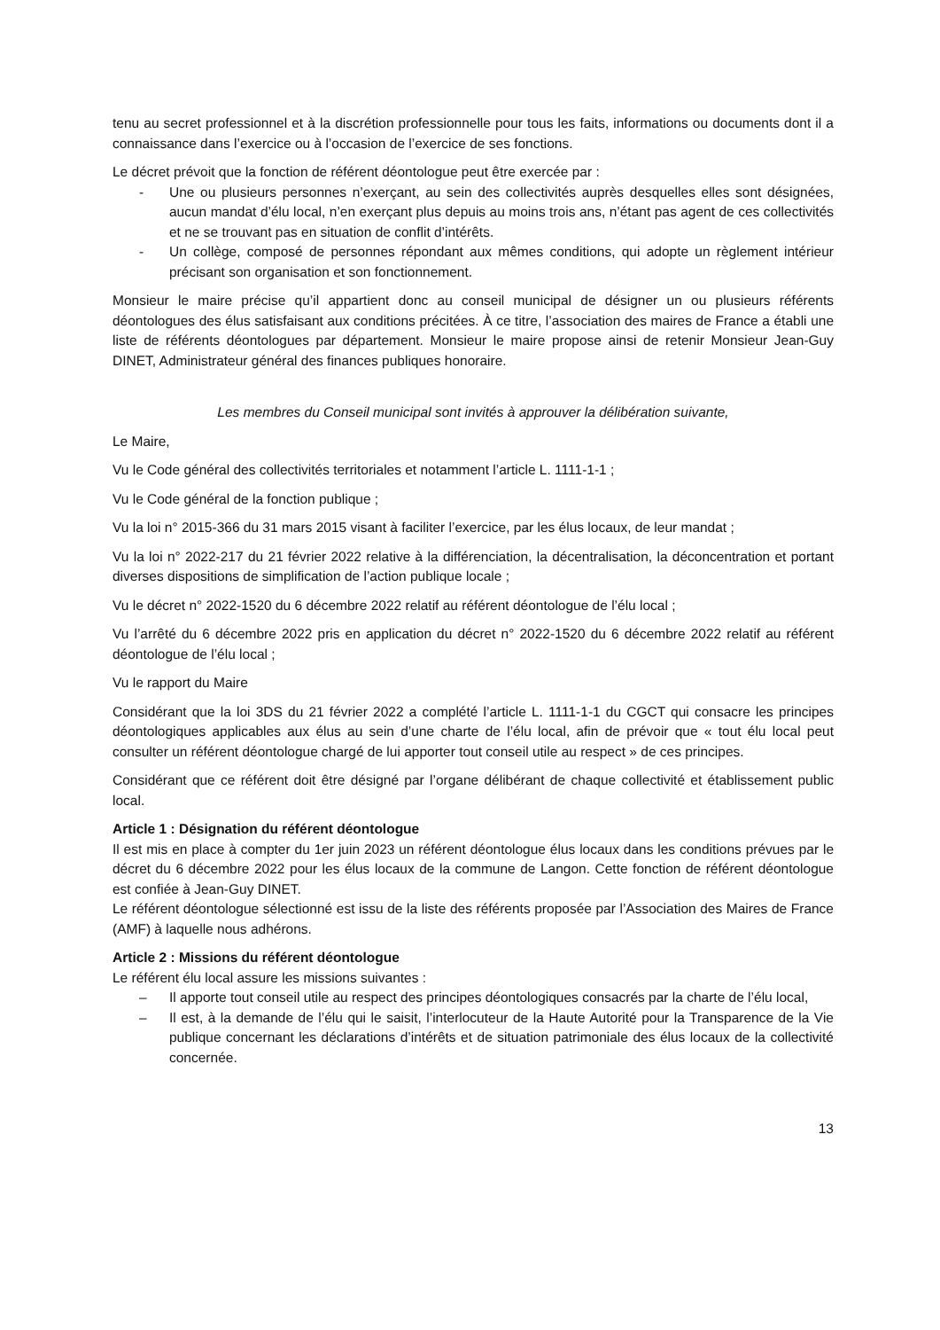tenu au secret professionnel et à la discrétion professionnelle pour tous les faits, informations ou documents dont il a connaissance dans l’exercice ou à l’occasion de l’exercice de ses fonctions.
Le décret prévoit que la fonction de référent déontologue peut être exercée par :
- Une ou plusieurs personnes n’exerçant, au sein des collectivités auprès desquelles elles sont désignées, aucun mandat d’élu local, n’en exerçant plus depuis au moins trois ans, n’étant pas agent de ces collectivités et ne se trouvant pas en situation de conflit d’intérêts.
- Un collège, composé de personnes répondant aux mêmes conditions, qui adopte un règlement intérieur précisant son organisation et son fonctionnement.
Monsieur le maire précise qu’il appartient donc au conseil municipal de désigner un ou plusieurs référents déontologues des élus satisfaisant aux conditions précitées. À ce titre, l’association des maires de France a établi une liste de référents déontologues par département. Monsieur le maire propose ainsi de retenir Monsieur Jean-Guy DINET, Administrateur général des finances publiques honoraire.
Les membres du Conseil municipal sont invités à approuver la délibération suivante,
Le Maire,
Vu le Code général des collectivités territoriales et notamment l’article L. 1111-1-1 ;
Vu le Code général de la fonction publique ;
Vu la loi n° 2015-366 du 31 mars 2015 visant à faciliter l’exercice, par les élus locaux, de leur mandat ;
Vu la loi n° 2022-217 du 21 février 2022 relative à la différenciation, la décentralisation, la déconcentration et portant diverses dispositions de simplification de l’action publique locale ;
Vu le décret n° 2022-1520 du 6 décembre 2022 relatif au référent déontologue de l’élu local ;
Vu l’arrêté du 6 décembre 2022 pris en application du décret n° 2022-1520 du 6 décembre 2022 relatif au référent déontologue de l’élu local ;
Vu le rapport du Maire
Considérant que la loi 3DS du 21 février 2022 a complété l’article L. 1111-1-1 du CGCT qui consacre les principes déontologiques applicables aux élus au sein d’une charte de l’élu local, afin de prévoir que « tout élu local peut consulter un référent déontologue chargé de lui apporter tout conseil utile au respect » de ces principes.
Considérant que ce référent doit être désigné par l’organe délibérant de chaque collectivité et établissement public local.
Article 1 : Désignation du référent déontologue
Il est mis en place à compter du 1er juin 2023 un référent déontologue élus locaux dans les conditions prévues par le décret du 6 décembre 2022 pour les élus locaux de la commune de Langon. Cette fonction de référent déontologue est confiée à Jean-Guy DINET.
Le référent déontologue sélectionné est issu de la liste des référents proposée par l’Association des Maires de France (AMF) à laquelle nous adhérons.
Article 2 : Missions du référent déontologue
Le référent élu local assure les missions suivantes :
– Il apporte tout conseil utile au respect des principes déontologiques consacrés par la charte de l’élu local,
– Il est, à la demande de l’élu qui le saisit, l’interlocuteur de la Haute Autorité pour la Transparence de la Vie publique concernant les déclarations d’intérêts et de situation patrimoniale des élus locaux de la collectivité concernée.
13